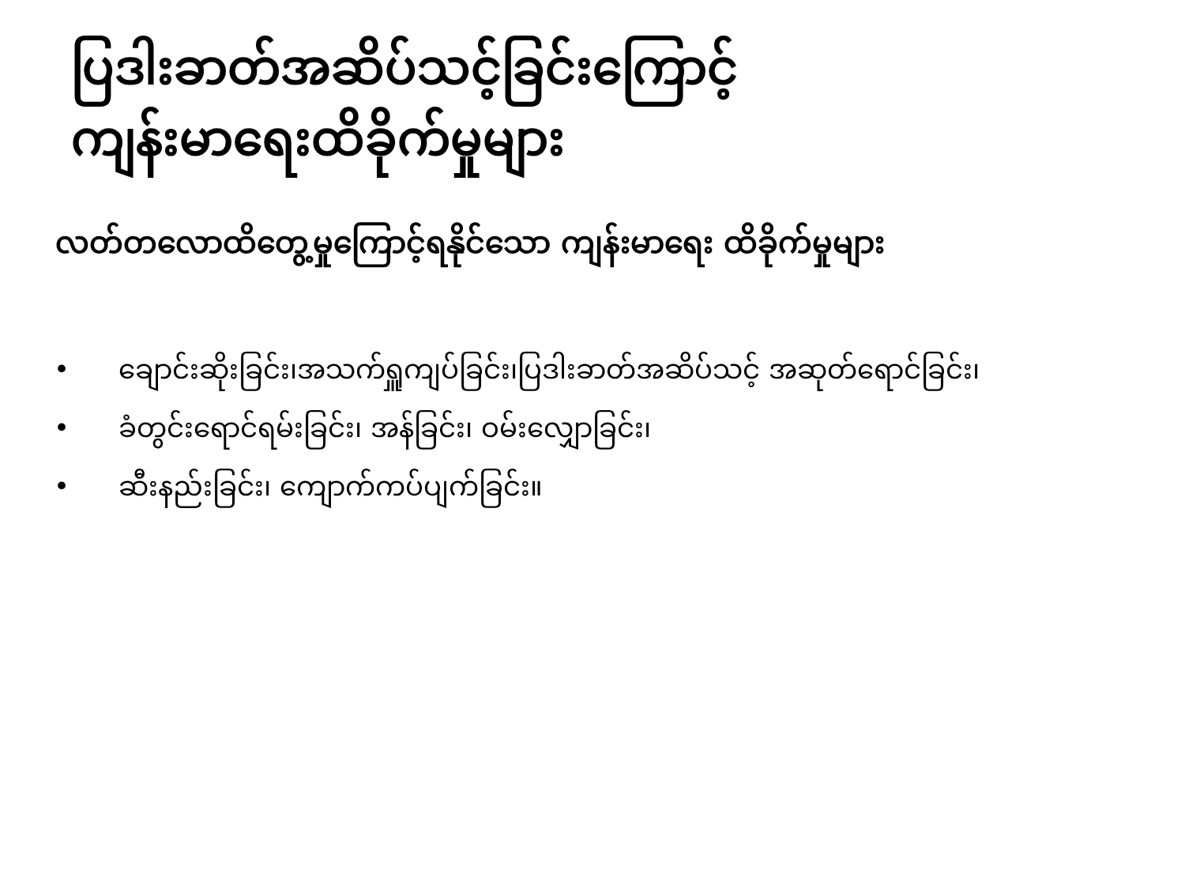ပြဒါးခာတ်အဆိပ်သင့်ခြင်းကြောင့်
ကျန်းမာရေးထိခိုက်မှုများ
လတ်တလောထိတွေ့မှုကြောင့်ရနိုင်သော ကျန်းမာရေး ထိခိုက်မှုများ
• ချောင်းဆိုးခြင်း၊အသက်ရှူကျပ်ခြင်း၊ပြဒါးခာတ်အဆိပ်သင့် အဆုတ်ရောင်ခြင်း၊
• ခံတွင်းရောင်ရမ်းခြင်း၊ အန်ခြင်း၊ ဝမ်းလျှောခြင်း၊
• ဆီးနည်းခြင်း၊ ကျောက်ကပ်ပျက်ခြင်း။